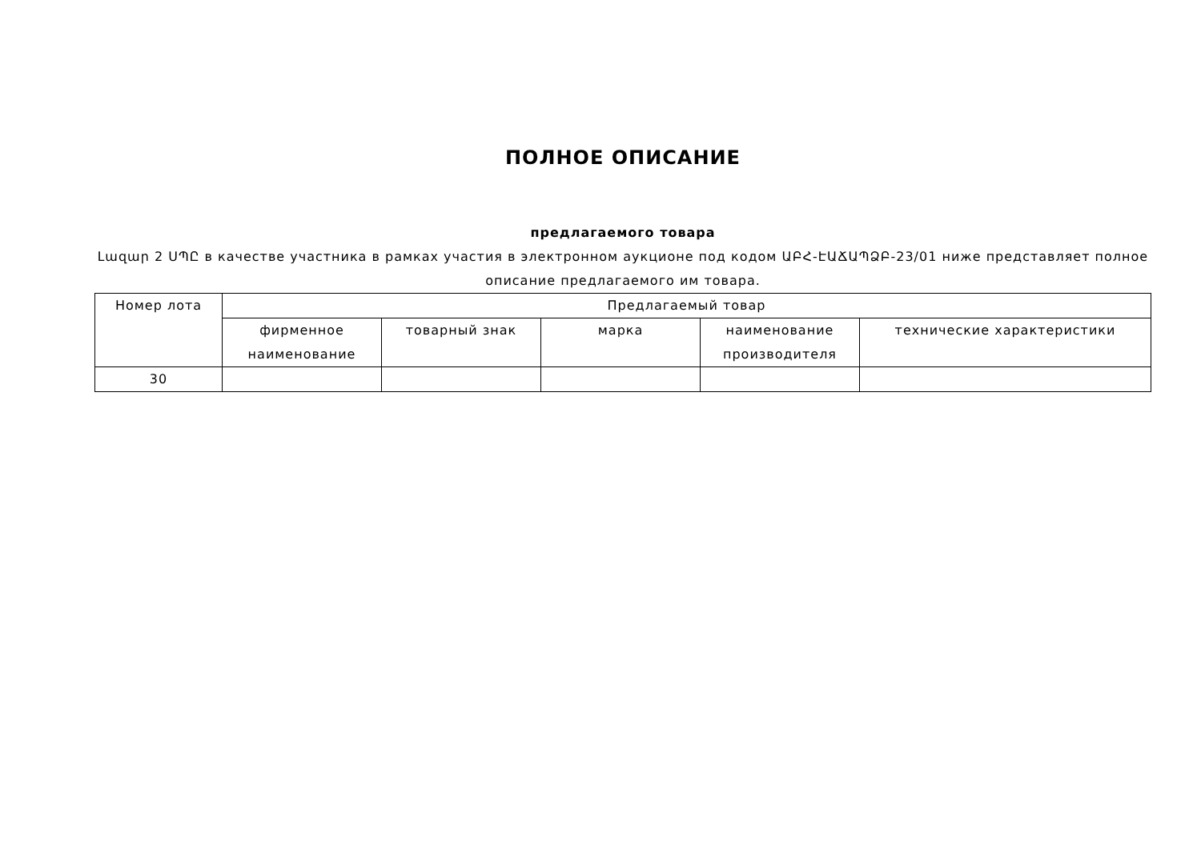ПОЛНОЕ ОПИСАНИЕ
предлагаемого товара
Լազար 2 ՍՊԸ в качестве участника в рамках участия в электронном аукционе под кодом ԱԲՀ-ԷԱՃԱՊՁԲ-23/01 ниже представляет полное описание предлагаемого им товара.
| Номер лота | Предлагаемый товар | | | | |
| --- | --- | --- | --- | --- | --- |
| | фирменное наименование | товарный знак | марка | наименование производителя | технические характеристики |
| 30 | | | | | |